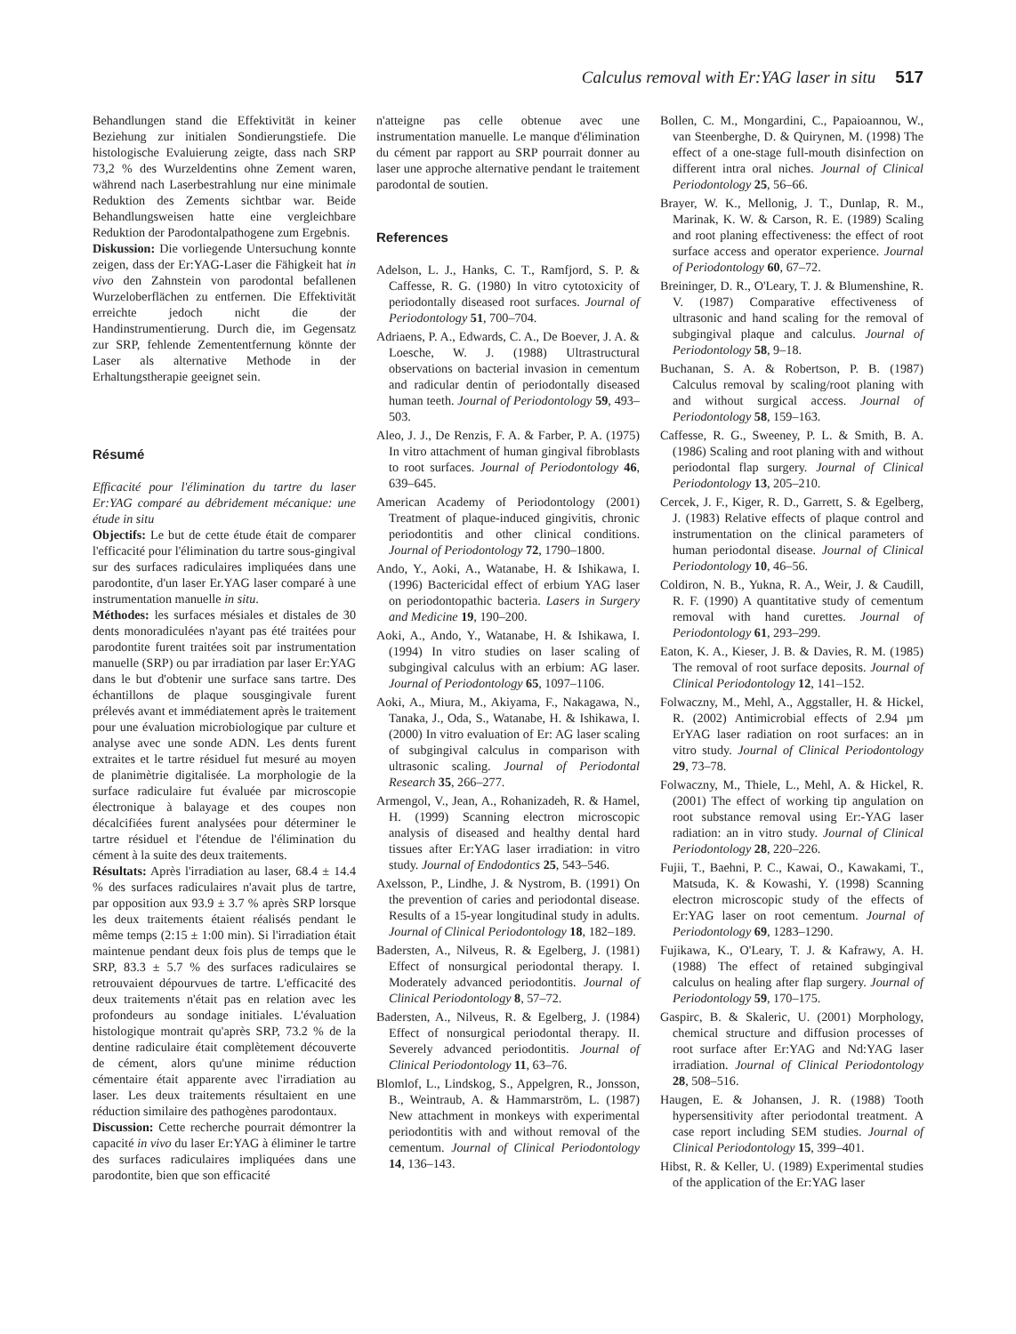Calculus removal with Er:YAG laser in situ 517
Behandlungen stand die Effektivität in keiner Beziehung zur initialen Sondierungstiefe. Die histologische Evaluierung zeigte, dass nach SRP 73,2 % des Wurzeldentins ohne Zement waren, während nach Laserbestrahlung nur eine minimale Reduktion des Zements sichtbar war. Beide Behandlungsweisen hatte eine vergleichbare Reduktion der Parodontalpathogene zum Ergebnis.
Diskussion: Die vorliegende Untersuchung konnte zeigen, dass der Er:YAG-Laser die Fähigkeit hat in vivo den Zahnstein von parodontal befallenen Wurzeloberflächen zu entfernen. Die Effektivität erreichte jedoch nicht die der Handinstrumentierung. Durch die, im Gegensatz zur SRP, fehlende Zemententfernung könnte der Laser als alternative Methode in der Erhaltungstherapie geeignet sein.
Résumé
Efficacité pour l'élimination du tartre du laser Er:YAG comparé au débridement mécanique: une étude in situ
Objectifs: Le but de cette étude était de comparer l'efficacité pour l'élimination du tartre sous-gingival sur des surfaces radiculaires impliquées dans une parodontite, d'un laser Er.YAG laser comparé à une instrumentation manuelle in situ.
Méthodes: les surfaces mésiales et distales de 30 dents monoradiculées n'ayant pas été traitées pour parodontite furent traitées soit par instrumentation manuelle (SRP) ou par irradiation par laser Er:YAG dans le but d'obtenir une surface sans tartre. Des échantillons de plaque sousgingivale furent prélevés avant et immédiatement après le traitement pour une évaluation microbiologique par culture et analyse avec une sonde ADN. Les dents furent extraites et le tartre résiduel fut mesuré au moyen de planimètrie digitalisée. La morphologie de la surface radiculaire fut évaluée par microscopie électronique à balayage et des coupes non décalcifiées furent analysées pour déterminer le tartre résiduel et l'étendue de l'élimination du cément à la suite des deux traitements.
Résultats: Après l'irradiation au laser, 68.4 ± 14.4 % des surfaces radiculaires n'avait plus de tartre, par opposition aux 93.9 ± 3.7 % après SRP lorsque les deux traitements étaient réalisés pendant le même temps (2:15 ± 1:00 min). Si l'irradiation était maintenue pendant deux fois plus de temps que le SRP, 83.3 ± 5.7 % des surfaces radiculaires se retrouvaient dépourvues de tartre. L'efficacité des deux traitements n'était pas en relation avec les profondeurs au sondage initiales. L'évaluation histologique montrait qu'après SRP, 73.2 % de la dentine radiculaire était complètement découverte de cément, alors qu'une minime réduction cémentaire était apparente avec l'irradiation au laser. Les deux traitements résultaient en une réduction similaire des pathogènes parodontaux.
Discussion: Cette recherche pourrait démontrer la capacité in vivo du laser Er:YAG à éliminer le tartre des surfaces radiculaires impliquées dans une parodontite, bien que son efficacité
n'atteigne pas celle obtenue avec une instrumentation manuelle. Le manque d'élimination du cément par rapport au SRP pourrait donner au laser une approche alternative pendant le traitement parodontal de soutien.
References
Adelson, L. J., Hanks, C. T., Ramfjord, S. P. & Caffesse, R. G. (1980) In vitro cytotoxicity of periodontally diseased root surfaces. Journal of Periodontology 51, 700–704.
Adriaens, P. A., Edwards, C. A., De Boever, J. A. & Loesche, W. J. (1988) Ultrastructural observations on bacterial invasion in cementum and radicular dentin of periodontally diseased human teeth. Journal of Periodontology 59, 493–503.
Aleo, J. J., De Renzis, F. A. & Farber, P. A. (1975) In vitro attachment of human gingival fibroblasts to root surfaces. Journal of Periodontology 46, 639–645.
American Academy of Periodontology (2001) Treatment of plaque-induced gingivitis, chronic periodontitis and other clinical conditions. Journal of Periodontology 72, 1790–1800.
Ando, Y., Aoki, A., Watanabe, H. & Ishikawa, I. (1996) Bactericidal effect of erbium YAG laser on periodontopathic bacteria. Lasers in Surgery and Medicine 19, 190–200.
Aoki, A., Ando, Y., Watanabe, H. & Ishikawa, I. (1994) In vitro studies on laser scaling of subgingival calculus with an erbium: AG laser. Journal of Periodontology 65, 1097–1106.
Aoki, A., Miura, M., Akiyama, F., Nakagawa, N., Tanaka, J., Oda, S., Watanabe, H. & Ishikawa, I. (2000) In vitro evaluation of Er: AG laser scaling of subgingival calculus in comparison with ultrasonic scaling. Journal of Periodontal Research 35, 266–277.
Armengol, V., Jean, A., Rohanizadeh, R. & Hamel, H. (1999) Scanning electron microscopic analysis of diseased and healthy dental hard tissues after Er:YAG laser irradiation: in vitro study. Journal of Endodontics 25, 543–546.
Axelsson, P., Lindhe, J. & Nystrom, B. (1991) On the prevention of caries and periodontal disease. Results of a 15-year longitudinal study in adults. Journal of Clinical Periodontology 18, 182–189.
Badersten, A., Nilveus, R. & Egelberg, J. (1981) Effect of nonsurgical periodontal therapy. I. Moderately advanced periodontitis. Journal of Clinical Periodontology 8, 57–72.
Badersten, A., Nilveus, R. & Egelberg, J. (1984) Effect of nonsurgical periodontal therapy. II. Severely advanced periodontitis. Journal of Clinical Periodontology 11, 63–76.
Blomlof, L., Lindskog, S., Appelgren, R., Jonsson, B., Weintraub, A. & Hammarström, L. (1987) New attachment in monkeys with experimental periodontitis with and without removal of the cementum. Journal of Clinical Periodontology 14, 136–143.
Bollen, C. M., Mongardini, C., Papaioannou, W., van Steenberghe, D. & Quirynen, M. (1998) The effect of a one-stage full-mouth disinfection on different intra oral niches. Journal of Clinical Periodontology 25, 56–66.
Brayer, W. K., Mellonig, J. T., Dunlap, R. M., Marinak, K. W. & Carson, R. E. (1989) Scaling and root planing effectiveness: the effect of root surface access and operator experience. Journal of Periodontology 60, 67–72.
Breininger, D. R., O'Leary, T. J. & Blumenshine, R. V. (1987) Comparative effectiveness of ultrasonic and hand scaling for the removal of subgingival plaque and calculus. Journal of Periodontology 58, 9–18.
Buchanan, S. A. & Robertson, P. B. (1987) Calculus removal by scaling/root planing with and without surgical access. Journal of Periodontology 58, 159–163.
Caffesse, R. G., Sweeney, P. L. & Smith, B. A. (1986) Scaling and root planing with and without periodontal flap surgery. Journal of Clinical Periodontology 13, 205–210.
Cercek, J. F., Kiger, R. D., Garrett, S. & Egelberg, J. (1983) Relative effects of plaque control and instrumentation on the clinical parameters of human periodontal disease. Journal of Clinical Periodontology 10, 46–56.
Coldiron, N. B., Yukna, R. A., Weir, J. & Caudill, R. F. (1990) A quantitative study of cementum removal with hand curettes. Journal of Periodontology 61, 293–299.
Eaton, K. A., Kieser, J. B. & Davies, R. M. (1985) The removal of root surface deposits. Journal of Clinical Periodontology 12, 141–152.
Folwaczny, M., Mehl, A., Aggstaller, H. & Hickel, R. (2002) Antimicrobial effects of 2.94 µm ErYAG laser radiation on root surfaces: an in vitro study. Journal of Clinical Periodontology 29, 73–78.
Folwaczny, M., Thiele, L., Mehl, A. & Hickel, R. (2001) The effect of working tip angulation on root substance removal using Er:-YAG laser radiation: an in vitro study. Journal of Clinical Periodontology 28, 220–226.
Fujii, T., Baehni, P. C., Kawai, O., Kawakami, T., Matsuda, K. & Kowashi, Y. (1998) Scanning electron microscopic study of the effects of Er:YAG laser on root cementum. Journal of Periodontology 69, 1283–1290.
Fujikawa, K., O'Leary, T. J. & Kafrawy, A. H. (1988) The effect of retained subgingival calculus on healing after flap surgery. Journal of Periodontology 59, 170–175.
Gaspirc, B. & Skaleric, U. (2001) Morphology, chemical structure and diffusion processes of root surface after Er:YAG and Nd:YAG laser irradiation. Journal of Clinical Periodontology 28, 508–516.
Haugen, E. & Johansen, J. R. (1988) Tooth hypersensitivity after periodontal treatment. A case report including SEM studies. Journal of Clinical Periodontology 15, 399–401.
Hibst, R. & Keller, U. (1989) Experimental studies of the application of the Er:YAG laser